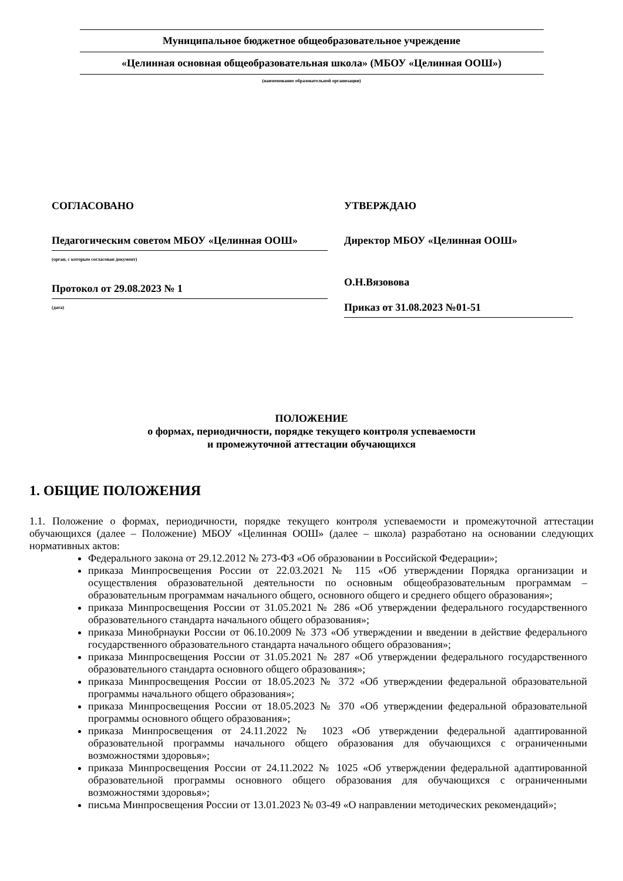Муниципальное бюджетное общеобразовательное учреждение
«Целинная основная общеобразовательная школа» (МБОУ «Целинная ООШ»)
(наименование образовательной организации)
СОГЛАСОВАНО
Педагогическим советом МБОУ «Целинная ООШ»
(орган, с которым согласован документ)
Протокол от 29.08.2023 № 1
(дата)
УТВЕРЖДАЮ
Директор МБОУ «Целинная ООШ»
О.Н.Вязовова
Приказ от 31.08.2023 №01-51
ПОЛОЖЕНИЕ
о формах, периодичности, порядке текущего контроля успеваемости
и промежуточной аттестации обучающихся
1. ОБЩИЕ ПОЛОЖЕНИЯ
1.1. Положение о формах, периодичности, порядке текущего контроля успеваемости и промежуточной аттестации обучающихся (далее – Положение) МБОУ «Целинная ООШ» (далее – школа) разработано на основании следующих нормативных актов:
Федерального закона от 29.12.2012 № 273-ФЗ «Об образовании в Российской Федерации»;
приказа Минпросвещения России от 22.03.2021 № 115 «Об утверждении Порядка организации и осуществления образовательной деятельности по основным общеобразовательным программам – образовательным программам начального общего, основного общего и среднего общего образования»;
приказа Минпросвещения России от 31.05.2021 № 286 «Об утверждении федерального государственного образовательного стандарта начального общего образования»;
приказа Минобрнауки России от 06.10.2009 № 373 «Об утверждении и введении в действие федерального государственного образовательного стандарта начального общего образования»;
приказа Минпросвещения России от 31.05.2021 № 287 «Об утверждении федерального государственного образовательного стандарта основного общего образования»;
приказа Минпросвещения России от 18.05.2023 № 372 «Об утверждении федеральной образовательной программы начального общего образования»;
приказа Минпросвещения России от 18.05.2023 № 370 «Об утверждении федеральной образовательной программы основного общего образования»;
приказа Минпросвещения от 24.11.2022 № 1023 «Об утверждении федеральной адаптированной образовательной программы начального общего образования для обучающихся с ограниченными возможностями здоровья»;
приказа Минпросвещения России от 24.11.2022 № 1025 «Об утверждении федеральной адаптированной образовательной программы основного общего образования для обучающихся с ограниченными возможностями здоровья»;
письма Минпросвещения России от 13.01.2023 № 03-49 «О направлении методических рекомендаций»;